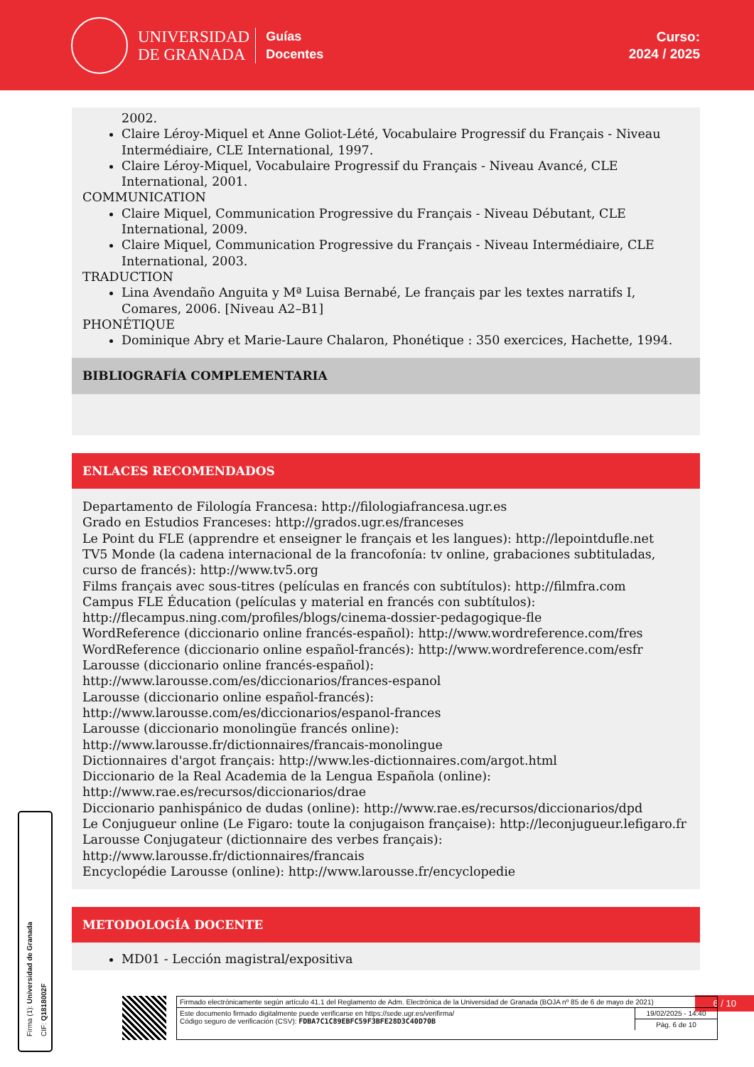UNIVERSIDAD
DE GRANADA
Guías
Docentes
Curso:
2024 / 2025
2002.
Claire Léroy-Miquel et Anne Goliot-Lété, Vocabulaire Progressif du Français - Niveau Intermédiaire, CLE International, 1997.
Claire Léroy-Miquel, Vocabulaire Progressif du Français - Niveau Avancé, CLE International, 2001.
COMMUNICATION
Claire Miquel, Communication Progressive du Français - Niveau Débutant, CLE International, 2009.
Claire Miquel, Communication Progressive du Français - Niveau Intermédiaire, CLE International, 2003.
TRADUCTION
Lina Avendaño Anguita y Mª Luisa Bernabé, Le français par les textes narratifs I, Comares, 2006. [Niveau A2–B1]
PHONÉTIQUE
Dominique Abry et Marie-Laure Chalaron, Phonétique : 350 exercices, Hachette, 1994.
BIBLIOGRAFÍA COMPLEMENTARIA
ENLACES RECOMENDADOS
Departamento de Filología Francesa: http://filologiafrancesa.ugr.es
Grado en Estudios Franceses: http://grados.ugr.es/franceses
Le Point du FLE (apprendre et enseigner le français et les langues): http://lepointdufle.net
TV5 Monde (la cadena internacional de la francofonía: tv online, grabaciones subtituladas, curso de francés): http://www.tv5.org
Films français avec sous-titres (películas en francés con subtítulos): http://filmfra.com
Campus FLE Éducation (películas y material en francés con subtítulos): http://flecampus.ning.com/profiles/blogs/cinema-dossier-pedagogique-fle
WordReference (diccionario online francés-español): http://www.wordreference.com/fres
WordReference (diccionario online español-francés): http://www.wordreference.com/esfr
Larousse (diccionario online francés-español):
http://www.larousse.com/es/diccionarios/frances-espanol
Larousse (diccionario online español-francés):
http://www.larousse.com/es/diccionarios/espanol-frances
Larousse (diccionario monolingüe francés online):
http://www.larousse.fr/dictionnaires/francais-monolingue
Dictionnaires d'argot français: http://www.les-dictionnaires.com/argot.html
Diccionario de la Real Academia de la Lengua Española (online):
http://www.rae.es/recursos/diccionarios/drae
Diccionario panhispánico de dudas (online): http://www.rae.es/recursos/diccionarios/dpd
Le Conjugueur online (Le Figaro: toute la conjugaison française): http://leconjugueur.lefigaro.fr
Larousse Conjugateur (dictionnaire des verbes français):
http://www.larousse.fr/dictionnaires/francais
Encyclopédie Larousse (online): http://www.larousse.fr/encyclopedie
METODOLOGÍA DOCENTE
MD01 - Lección magistral/expositiva
Firma (1): Universidad de Granada
CIF: Q1818002F
6 / 10
Firmado electrónicamente según artículo 41.1 del Reglamento de Adm. Electrónica de la Universidad de Granada (BOJA nº 85 de 6 de mayo de 2021)
Este documento firmado digitalmente puede verificarse en https://sede.ugr.es/verifirma/
Código seguro de verificación (CSV): FDBA7C1C89EBFC59F3BFE28D3C40D70B
19/02/2025 - 14:40
Pág. 6 de 10